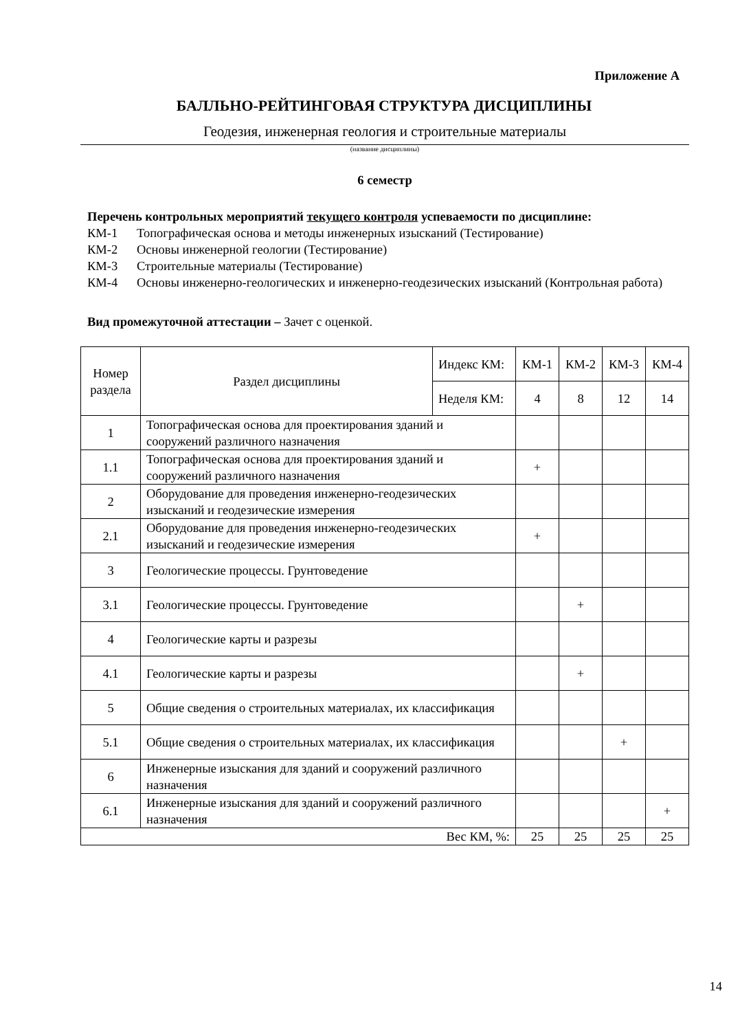Приложение А
БАЛЛЬНО-РЕЙТИНГОВАЯ СТРУКТУРА ДИСЦИПЛИНЫ
Геодезия, инженерная геология и строительные материалы
(название дисциплины)
6 семестр
Перечень контрольных мероприятий текущего контроля успеваемости по дисциплине:
КМ-1 Топографическая основа и методы инженерных изысканий (Тестирование)
КМ-2 Основы инженерной геологии (Тестирование)
КМ-3 Строительные материалы (Тестирование)
КМ-4 Основы инженерно-геологических и инженерно-геодезических изысканий (Контрольная работа)
Вид промежуточной аттестации – Зачет с оценкой.
| Номер раздела | Раздел дисциплины | Индекс КМ: | КМ-1 | КМ-2 | КМ-3 | КМ-4 |
| | | Неделя КМ: | 4 | 8 | 12 | 14 |
| 1 | Топографическая основа для проектирования зданий и сооружений различного назначения | | | | | |
| 1.1 | Топографическая основа для проектирования зданий и сооружений различного назначения | | + | | | |
| 2 | Оборудование для проведения инженерно-геодезических изысканий и геодезические измерения | | | | | |
| 2.1 | Оборудование для проведения инженерно-геодезических изысканий и геодезические измерения | | + | | | |
| 3 | Геологические процессы. Грунтоведение | | | | | |
| 3.1 | Геологические процессы. Грунтоведение | | | + | | |
| 4 | Геологические карты и разрезы | | | | | |
| 4.1 | Геологические карты и разрезы | | | + | | |
| 5 | Общие сведения о строительных материалах, их классификация | | | | | |
| 5.1 | Общие сведения о строительных материалах, их классификация | | | | + | |
| 6 | Инженерные изыскания для зданий и сооружений различного назначения | | | | | |
| 6.1 | Инженерные изыскания для зданий и сооружений различного назначения | | | | | + |
| Вес КМ, %: | | | 25 | 25 | 25 | 25 |
14